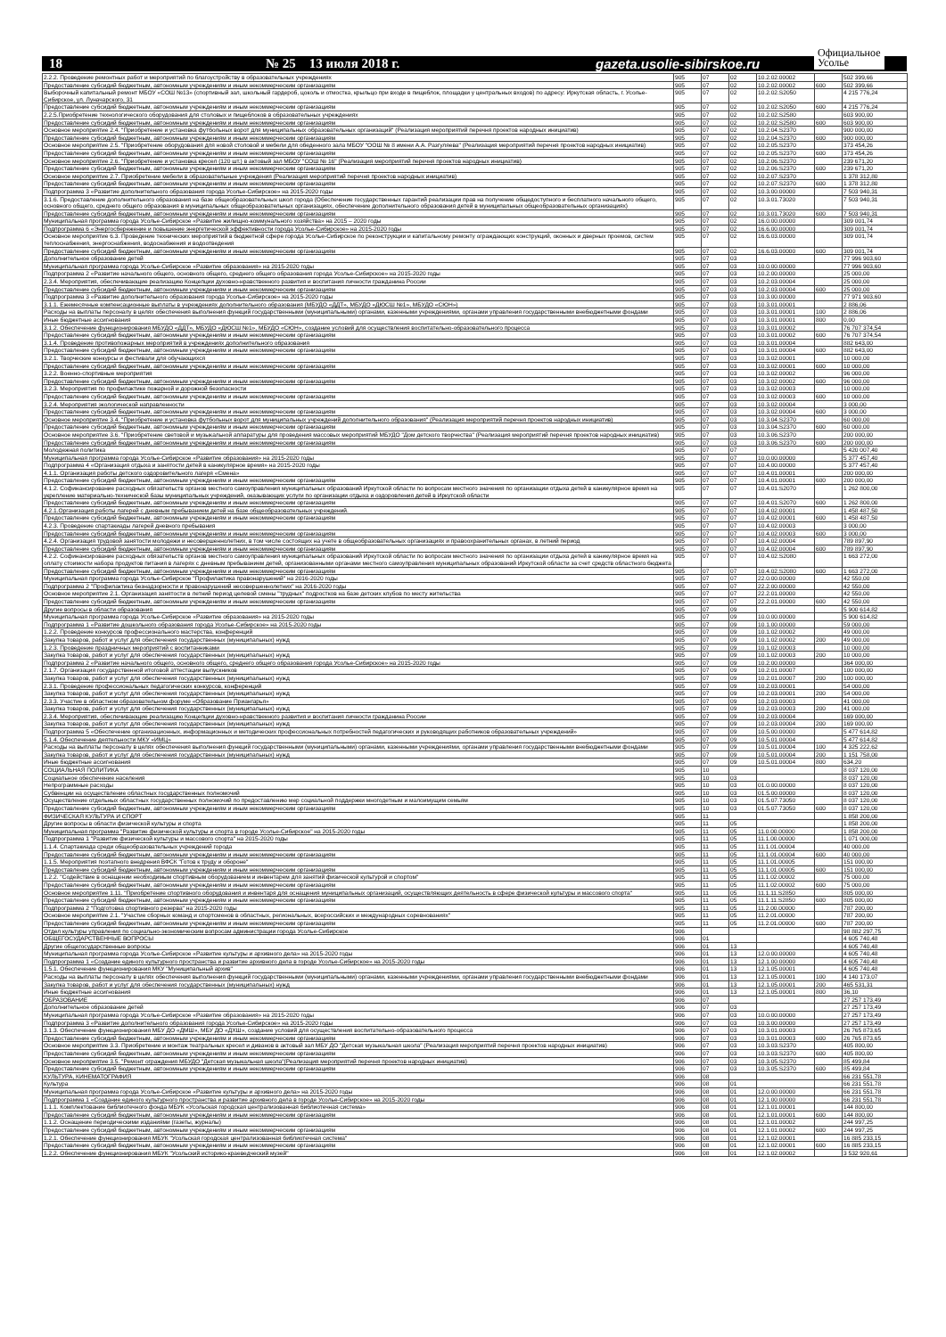18 № 25 13 июля 2018 г. gazeta.usolie-sibirskoe.ru
Официальное
Усолье
| 2.2.2. Проведение ремонтных работ и мероприятий по благоустройству в образовательных учреждениях | 905 | 07 | 02 | 10.2.02.00002 | | 502 399,66 |
| Предоставление субсидий бюджетным, автономным учреждениям и иным некоммерческим организациям | 905 | 07 | 02 | 10.2.02.00002 | 600 | 502 399,66 |
| Выборочный капитальный ремонт МБОУ «СОШ №13» (спортивный зал, школьный гардероб, цоколь и отмостка, крыльцо при входе в пищеблок, площадки у центральных входов) по адресу: Иркутская область, г. Усолье-Сибирское, ул. Луначарского, 31 | 905 | 07 | 02 | 10.2.02.S2050 | | 4 215 776,24 |
| Предоставление субсидий бюджетным, автономным учреждениям и иным некоммерческим организациям | 905 | 07 | 02 | 10.2.02.S2050 | 600 | 4 215 776,24 |
| 2.2.5.Приобретение технологического оборудования для столовых и пищеблоков в образовательных учреждениях | 905 | 07 | 02 | 10.2.02.S2580 | | 603 900,00 |
| Предоставление субсидий бюджетным, автономным учреждениям и иным некоммерческим организациям | 905 | 07 | 02 | 10.2.02.S2580 | 600 | 603 900,00 |
| Основное мероприятие 2.4. "Приобретение и установка футбольных ворот для муниципальных образовательных организаций" (Реализация мероприятий перечня проектов народных инициатив) | 905 | 07 | 02 | 10.2.04.S2370 | | 900 000,00 |
| Предоставление субсидий бюджетным, автономным учреждениям и иным некоммерческим организациям | 905 | 07 | 02 | 10.2.04.S2370 | 600 | 900 000,00 |
| Основное мероприятие 2.5. "Приобретение оборудования для новой столовой и мебели для обеденного зала МБОУ "ООШ № 8 имени А.А. Разгуляева" (Реализация мероприятий перечня проектов народных инициатив) | 905 | 07 | 02 | 10.2.05.S2370 | | 373 454,26 |
| Предоставление субсидий бюджетным, автономным учреждениям и иным некоммерческим организациям | 905 | 07 | 02 | 10.2.05.S2370 | 600 | 373 454,26 |
| Основное мероприятие 2.6. "Приобретение и установка кресел (120 шт.) в актовый зал МБОУ "СОШ № 16" (Реализация мероприятий перечня проектов народных инициатив) | 905 | 07 | 02 | 10.2.06.S2370 | | 239 671,20 |
| Предоставление субсидий бюджетным, автономным учреждениям и иным некоммерческим организациям | 905 | 07 | 02 | 10.2.06.S2370 | 600 | 239 671,20 |
| Основное мероприятие 2.7. Приобретение мебели в образовательные учреждения (Реализация мероприятий перечня проектов народных инициатив) | 905 | 07 | 02 | 10.2.07.S2370 | | 1 378 312,80 |
| Предоставление субсидий бюджетным, автономным учреждениям и иным некоммерческим организациям | 905 | 07 | 02 | 10.2.07.S2370 | 600 | 1 378 312,80 |
| Подпрограмма 3 «Развитие дополнительного образования города Усолье-Сибирское» на 2015-2020 годы | 905 | 07 | 02 | 10.3.00.00000 | | 7 503 940,31 |
| 3.1.6. Предоставление дополнительного образования на базе общеобразовательных школ города (Обеспечение государственных гарантий реализации прав на получение общедоступного и бесплатного начального общего, основного общего, среднего общего образования в муниципальных общеобразовательных организациях, обеспечение дополнительного образования детей в муниципальных общеобразовательных организациях) | 905 | 07 | 02 | 10.3.01.73020 | | 7 503 940,31 |
| Предоставление субсидий бюджетным, автономным учреждениям и иным некоммерческим организациям | 905 | 07 | 02 | 10.3.01.73020 | 600 | 7 503 940,31 |
| Муниципальная программа города Усолье-Сибирское «Развитие жилищно-коммунального хозяйства» на 2015 – 2020 годы | 905 | 07 | 02 | 16.0.00.00000 | | 309 001,74 |
| Подпрограмма 6 «Энергосбережение и повышение энергетической эффективности города Усолье-Сибирское» на 2015-2020 годы | 905 | 07 | 02 | 16.6.00.00000 | | 309 001,74 |
| Основное мероприятие 6.3. Проведение технических мероприятий в бюджетной сфере города Усолье-Сибирское по реконструкции и капитальному ремонту ограждающих конструкций, оконных и дверных проемов, систем теплоснабжения, энергоснабжения, водоснабжения и водоотведения | 905 | 07 | 02 | 16.6.03.00000 | | 309 001,74 |
| Предоставление субсидий бюджетным, автономным учреждениям и иным некоммерческим организациям | 905 | 07 | 02 | 16.6.03.00000 | 600 | 309 001,74 |
| Дополнительное образование детей | 905 | 07 | 03 | | | 77 996 903,60 |
| Муниципальная программа города Усолье-Сибирское «Развитие образования» на 2015-2020 годы | 905 | 07 | 03 | 10.0.00.00000 | | 77 996 903,60 |
| Подпрограмма 2 «Развитие начального общего, основного общего, среднего общего образования города Усолье-Сибирское» на 2015-2020 годы | 905 | 07 | 03 | 10.2.00.00000 | | 25 000,00 |
| 2.3.4. Мероприятия, обеспечивающие реализацию Концепции духовно-нравственного развития и воспитания личности гражданина России | 905 | 07 | 03 | 10.2.03.00004 | | 25 000,00 |
| Предоставление субсидий бюджетным, автономным учреждениям и иным некоммерческим организациям | 905 | 07 | 03 | 10.2.03.00004 | 600 | 25 000,00 |
| Подпрограмма 3 «Развитие дополнительного образования города Усолье-Сибирское» на 2015-2020 годы | 905 | 07 | 03 | 10.3.00.00000 | | 77 971 903,60 |
| 3.1.1. Ежемесячные компенсационные выплаты в учреждениях дополнительного образования (МБУДО «ДДТ», МБУДО «ДЮСШ №1», МБУДО «СЮН») | 905 | 07 | 03 | 10.3.01.00001 | | 2 886,06 |
| Расходы на выплаты персоналу в целях обеспечения выполнения функций государственными (муниципальными) органами, казенными учреждениями, органами управления государственными внебюджетными фондами | 905 | 07 | 03 | 10.3.01.00001 | 100 | 2 886,06 |
| Иные бюджетные ассигнования | 905 | 07 | 03 | 10.3.01.00001 | 800 | 0,00 |
| 3.1.2. Обеспечение функционирования МБУДО «ДДТ», МБУДО «ДЮСШ №1», МБУДО «СЮН», создание условий для осуществления воспитательно-образовательного процесса | 905 | 07 | 03 | 10.3.01.00002 | | 76 707 374,54 |
| Предоставление субсидий бюджетным, автономным учреждениям и иным некоммерческим организациям | 905 | 07 | 03 | 10.3.01.00002 | 600 | 76 707 374,54 |
| 3.1.4. Проведение противопожарных мероприятий в учреждениях дополнительного образования | 905 | 07 | 03 | 10.3.01.00004 | | 882 643,00 |
| Предоставление субсидий бюджетным, автономным учреждениям и иным некоммерческим организациям | 905 | 07 | 03 | 10.3.01.00004 | 600 | 882 643,00 |
| 3.2.1. Творческие конкурсы и фестивали для обучающихся | 905 | 07 | 03 | 10.3.02.00001 | | 10 000,00 |
| Предоставление субсидий бюджетным, автономным учреждениям и иным некоммерческим организациям | 905 | 07 | 03 | 10.3.02.00001 | 600 | 10 000,00 |
| 3.2.2. Военно-спортивные мероприятия | 905 | 07 | 03 | 10.3.02.00002 | | 96 000,00 |
| Предоставление субсидий бюджетным, автономным учреждениям и иным некоммерческим организациям | 905 | 07 | 03 | 10.3.02.00002 | 600 | 96 000,00 |
| 3.2.3. Мероприятия по профилактике пожарной и дорожной безопасности | 905 | 07 | 03 | 10.3.02.00003 | | 10 000,00 |
| Предоставление субсидий бюджетным, автономным учреждениям и иным некоммерческим организациям | 905 | 07 | 03 | 10.3.02.00003 | 600 | 10 000,00 |
| 3.2.4. Мероприятия экологической направленности | 905 | 07 | 03 | 10.3.02.00004 | | 3 000,00 |
| Предоставление субсидий бюджетным, автономным учреждениям и иным некоммерческим организациям | 905 | 07 | 03 | 10.3.02.00004 | 600 | 3 000,00 |
| Основное мероприятие 3.4. "Приобретение и установка футбольных ворот для муниципальных учреждений дополнительного образования" (Реализация мероприятий перечня проектов народных инициатив) | 905 | 07 | 03 | 10.3.04.S2370 | | 60 000,00 |
| Предоставление субсидий бюджетным, автономным учреждениям и иным некоммерческим организациям | 905 | 07 | 03 | 10.3.04.S2370 | 600 | 60 000,00 |
| Основное мероприятие 3.6. "Приобретение световой и музыкальной аппаратуры для проведения массовых мероприятий МБУДО "Дом детского творчества" (Реализация мероприятий перечня проектов народных инициатив) | 905 | 07 | 03 | 10.3.06.S2370 | | 200 000,00 |
| Предоставление субсидий бюджетным, автономным учреждениям и иным некоммерческим организациям | 905 | 07 | 03 | 10.3.06.S2370 | 600 | 200 000,00 |
| Молодежная политика | 905 | 07 | 07 | | | 5 420 007,40 |
| Муниципальная программа города Усолье-Сибирское «Развитие образования» на 2015-2020 годы | 905 | 07 | 07 | 10.0.00.00000 | | 5 377 457,40 |
| Подпрограмма 4 «Организация отдыха и занятости детей в каникулярное время» на 2015-2020 годы | 905 | 07 | 07 | 10.4.00.00000 | | 5 377 457,40 |
| 4.1.1. Организация работы детского оздоровительного лагеря «Смена» | 905 | 07 | 07 | 10.4.01.00001 | | 200 000,00 |
| Предоставление субсидий бюджетным, автономным учреждениям и иным некоммерческим организациям | 905 | 07 | 07 | 10.4.01.00001 | 600 | 200 000,00 |
| 4.1.2. Софинансирование расходных обязательств органов местного самоуправления муниципальных образований Иркутской области по вопросам местного значения по организации отдыха детей в каникулярное время на укрепление материально-технической базы муниципальных учреждений, оказывающих услуги по организации отдыха и оздоровления детей в Иркутской области | 905 | 07 | 07 | 10.4.01.S2070 | | 1 262 800,00 |
| Предоставление субсидий бюджетным, автономным учреждениям и иным некоммерческим организациям | 905 | 07 | 07 | 10.4.01.S2070 | 600 | 1 262 800,00 |
| 4.2.1.Организация работы лагерей с дневным пребыванием детей на базе общеобразовательных учреждений. | 905 | 07 | 07 | 10.4.02.00001 | | 1 458 487,50 |
| Предоставление субсидий бюджетным, автономным учреждениям и иным некоммерческим организациям | 905 | 07 | 07 | 10.4.02.00001 | 600 | 1 458 487,50 |
| 4.2.3. Проведение спартакиады лагерей дневного пребывания | 905 | 07 | 07 | 10.4.02.00003 | | 3 000,00 |
| Предоставление субсидий бюджетным, автономным учреждениям и иным некоммерческим организациям | 905 | 07 | 07 | 10.4.02.00003 | 600 | 3 000,00 |
| 4.2.4. Организация трудовой занятости молодежи и несовершеннолетних, в том числе состоящих на учете в общеобразовательных организациях и правоохранительных органах, в летний период | 905 | 07 | 07 | 10.4.02.00004 | | 789 897,90 |
| Предоставление субсидий бюджетным, автономным учреждениям и иным некоммерческим организациям | 905 | 07 | 07 | 10.4.02.00004 | 600 | 789 897,90 |
| 4.2.2. Софинансирование расходных обязательств органов местного самоуправления муниципальных образований Иркутской области по вопросам местного значения по организации отдыха детей в каникулярное время на оплату стоимости набора продуктов питания в лагерях с дневным пребыванием детей, организованными органами местного самоуправления муниципальных образований Иркутской области за счет средств областного бюджета | 905 | 07 | 07 | 10.4.02.S2080 | | 1 663 272,00 |
| Предоставление субсидий бюджетным, автономным учреждениям и иным некоммерческим организациям | 905 | 07 | 07 | 10.4.02.S2080 | 600 | 1 663 272,00 |
| Муниципальная программа города Усолье-Сибирское "Профилактика правонарушений" на 2016-2020 годы | 905 | 07 | 07 | 22.0.00.00000 | | 42 550,00 |
| Подпрограмма 2 "Профилактика безнадзорности и правонарушений несовершеннолетних" на 2016-2020 годы | 905 | 07 | 07 | 22.2.00.00000 | | 42 550,00 |
| Основное мероприятие 2.1. Организация занятости в летний период целевой смены "трудных" подростков на базе детских клубов по месту жительства | 905 | 07 | 07 | 22.2.01.00000 | | 42 550,00 |
| Предоставление субсидий бюджетным, автономным учреждениям и иным некоммерческим организациям | 905 | 07 | 07 | 22.2.01.00000 | 600 | 42 550,00 |
| Другие вопросы в области образования | 905 | 07 | 09 | | | 5 900 614,82 |
| Муниципальная программа города Усолье-Сибирское «Развитие образования» на 2015-2020 годы | 905 | 07 | 09 | 10.0.00.00000 | | 5 900 614,82 |
| Подпрограмма 1 «Развитие дошкольного образования города Усолье-Сибирское» на 2015-2020 годы | 905 | 07 | 09 | 10.1.00.00000 | | 59 000,00 |
| 1.2.2. Проведение конкурсов профессионального мастерства, конференций | 905 | 07 | 09 | 10.1.02.00002 | | 49 000,00 |
| Закупка товаров, работ и услуг для обеспечения государственных (муниципальных) нужд | 905 | 07 | 09 | 10.1.02.00002 | 200 | 49 000,00 |
| 1.2.3. Проведение праздничных мероприятий с воспитанниками | 905 | 07 | 09 | 10.1.02.00003 | | 10 000,00 |
| Закупка товаров, работ и услуг для обеспечения государственных (муниципальных) нужд | 905 | 07 | 09 | 10.1.02.00003 | 200 | 10 000,00 |
| Подпрограмма 2 «Развитие начального общего, основного общего, среднего общего образования города Усолье-Сибирское» на 2015-2020 годы | 905 | 07 | 09 | 10.2.00.00000 | | 364 000,00 |
| 2.1.7. Организация государственной итоговой аттестации выпускников | 905 | 07 | 09 | 10.2.01.00007 | | 100 000,00 |
| Закупка товаров, работ и услуг для обеспечения государственных (муниципальных) нужд | 905 | 07 | 09 | 10.2.01.00007 | 200 | 100 000,00 |
| 2.3.1. Проведение профессиональных педагогических конкурсов, конференций | 905 | 07 | 09 | 10.2.03.00001 | | 54 000,00 |
| Закупка товаров, работ и услуг для обеспечения государственных (муниципальных) нужд | 905 | 07 | 09 | 10.2.03.00001 | 200 | 54 000,00 |
| 2.3.3. Участие в областном образовательном форуме «Образование Приангарья» | 905 | 07 | 09 | 10.2.03.00003 | | 41 000,00 |
| Закупка товаров, работ и услуг для обеспечения государственных (муниципальных) нужд | 905 | 07 | 09 | 10.2.03.00003 | 200 | 41 000,00 |
| 2.3.4. Мероприятия, обеспечивающие реализацию Концепции духовно-нравственного развития и воспитания личности гражданина России | 905 | 07 | 09 | 10.2.03.00004 | | 169 000,00 |
| Закупка товаров, работ и услуг для обеспечения государственных (муниципальных) нужд | 905 | 07 | 09 | 10.2.03.00004 | 200 | 169 000,00 |
| Подпрограмма 5 «Обеспечение организационных, информационных и методических профессиональных потребностей педагогических и руководящих работников образовательных учреждений» | 905 | 07 | 09 | 10.5.00.00000 | | 5 477 614,82 |
| 5.1.4. Обеспечение деятельности МКУ «ИМЦ» | 905 | 07 | 09 | 10.5.01.00004 | | 5 477 614,82 |
| Расходы на выплаты персоналу в целях обеспечения выполнения функций государственными (муниципальными) органами, казенными учреждениями, органами управления государственными внебюджетными фондами | 905 | 07 | 09 | 10.5.01.00004 | 100 | 4 325 222,62 |
| Закупка товаров, работ и услуг для обеспечения государственных (муниципальных) нужд | 905 | 07 | 09 | 10.5.01.00004 | 200 | 1 151 758,00 |
| Иные бюджетные ассигнования | 905 | 07 | 09 | 10.5.01.00004 | 800 | 634,20 |
| СОЦИАЛЬНАЯ ПОЛИТИКА | 905 | 10 | | | | 8 037 120,00 |
| Социальное обеспечение населения | 905 | 10 | 03 | | | 8 037 120,00 |
| Непрограммные расходы | 905 | 10 | 03 | 01.0.00.00000 | | 8 037 120,00 |
| Субвенции на осуществление областных государственных полномочий | 905 | 10 | 03 | 01.5.00.00000 | | 8 037 120,00 |
| Осуществление отдельных областных государственных полномочий по предоставлению мер социальной поддержки многодетным и малоимущим семьям | 905 | 10 | 03 | 01.5.07.73050 | | 8 037 120,00 |
| Предоставление субсидий бюджетным, автономным учреждениям и иным некоммерческим организациям | 905 | 10 | 03 | 01.5.07.73050 | 600 | 8 037 120,00 |
| ФИЗИЧЕСКАЯ КУЛЬТУРА И СПОРТ | 905 | 11 | | | | 1 858 200,00 |
| Другие вопросы в области физической культуры и спорта | 905 | 11 | 05 | | | 1 858 200,00 |
| Муниципальная программа "Развитие физической культуры и спорта в городе Усолье-Сибирское" на 2015-2020 годы | 905 | 11 | 05 | 11.0.00.00000 | | 1 858 200,00 |
| Подпрограмма 1 "Развитие физической культуры и массового спорта" на 2015-2020 годы | 905 | 11 | 05 | 11.1.00.00000 | | 1 071 000,00 |
| 1.1.4. Спартакиада среди общеобразовательных учреждений города | 905 | 11 | 05 | 11.1.01.00004 | | 40 000,00 |
| Предоставление субсидий бюджетным, автономным учреждениям и иным некоммерческим организациям | 905 | 11 | 05 | 11.1.01.00004 | 600 | 40 000,00 |
| 1.1.5. Мероприятия поэтапного внедрения ВФСК "Готов к труду и обороне" | 905 | 11 | 05 | 11.1.01.00005 | | 151 000,00 |
| Предоставление субсидий бюджетным, автономным учреждениям и иным некоммерческим организациям | 905 | 11 | 05 | 11.1.01.00005 | 600 | 151 000,00 |
| 1.2.2. "Содействие в оснащении необходимым спортивным оборудованием и инвентарем для занятий физической культурой и спортом" | 905 | 11 | 05 | 11.1.02.00002 | | 75 000,00 |
| Предоставление субсидий бюджетным, автономным учреждениям и иным некоммерческим организациям | 905 | 11 | 05 | 11.1.02.00002 | 600 | 75 000,00 |
| Основное мероприятие 1.11. "Приобретение спортивного оборудования и инвентаря для оснащения муниципальных организаций, осуществляющих деятельность в сфере физической культуры и массового спорта" | 905 | 11 | 05 | 11.1.11.S2850 | | 805 000,00 |
| Предоставление субсидий бюджетным, автономным учреждениям и иным некоммерческим организациям | 905 | 11 | 05 | 11.1.11.S2850 | 600 | 805 000,00 |
| Подпрограмма 2 "Подготовка спортивного резерва" на 2015-2020 годы | 905 | 11 | 05 | 11.2.00.00000 | | 787 200,00 |
| Основное мероприятие 2.1. "Участие сборных команд и спортсменов в областных, региональных, всероссийских и международных соревнованиях" | 905 | 11 | 05 | 11.2.01.00000 | | 787 200,00 |
| Предоставление субсидий бюджетным, автономным учреждениям и иным некоммерческим организациям | 905 | 11 | 05 | 11.2.01.00000 | 600 | 787 200,00 |
| Отдел культуры управления по социально-экономическим вопросам администрации города Усолье-Сибирское | 906 | | | | | 98 882 297,75 |
| ОБЩЕГОСУДАРСТВЕННЫЕ ВОПРОСЫ | 906 | 01 | | | | 4 605 740,48 |
| Другие общегосударственные вопросы | 906 | 01 | 13 | | | 4 605 740,48 |
| Муниципальная программа города Усолье-Сибирское «Развитие культуры и архивного дела» на 2015-2020 годы | 906 | 01 | 13 | 12.0.00.00000 | | 4 605 740,48 |
| Подпрограмма 1 «Создание единого культурного пространства и развитие архивного дела в городе Усолье-Сибирское» на 2015-2020 годы | 906 | 01 | 13 | 12.1.00.00000 | | 4 605 740,48 |
| 1.5.1. Обеспечение функционирования МКУ "Муниципальный архив" | 906 | 01 | 13 | 12.1.05.00001 | | 4 605 740,48 |
| Расходы на выплаты персоналу в целях обеспечения выполнения функций государственными (муниципальными) органами, казенными учреждениями, органами управления государственными внебюджетными фондами | 906 | 01 | 13 | 12.1.05.00001 | 100 | 4 140 173,07 |
| Закупка товаров, работ и услуг для обеспечения государственных (муниципальных) нужд | 906 | 01 | 13 | 12.1.05.00001 | 200 | 465 531,31 |
| Иные бюджетные ассигнования | 906 | 01 | 13 | 12.1.05.00001 | 800 | 36,10 |
| ОБРАЗОВАНИЕ | 906 | 07 | | | | 27 257 173,49 |
| Дополнительное образование детей | 906 | 07 | 03 | | | 27 257 173,49 |
| Муниципальная программа города Усолье-Сибирское «Развитие образования» на 2015-2020 годы | 906 | 07 | 03 | 10.0.00.00000 | | 27 257 173,49 |
| Подпрограмма 3 «Развитие дополнительного образования города Усолье-Сибирское» на 2015-2020 годы | 906 | 07 | 03 | 10.3.00.00000 | | 27 257 173,49 |
| 3.1.3. Обеспечение функционирования МБУ ДО «ДМШ», МБУ ДО «ДХШ», создание условий для осуществления воспитательно-образовательного процесса | 906 | 07 | 03 | 10.3.01.00003 | | 26 765 873,65 |
| Предоставление субсидий бюджетным, автономным учреждениям и иным некоммерческим организациям | 906 | 07 | 03 | 10.3.01.00003 | 600 | 26 765 873,65 |
| Основное мероприятие 3.3. Приобретение и монтаж театральных кресел и диванов в актовый зал МБУ ДО "Детская музыкальная школа" (Реализация мероприятий перечня проектов народных инициатив) | 906 | 07 | 03 | 10.3.03.S2370 | | 405 800,00 |
| Предоставление субсидий бюджетным, автономным учреждениям и иным некоммерческим организациям | 906 | 07 | 03 | 10.3.03.S2370 | 600 | 405 800,00 |
| Основное мероприятие 3.5. "Ремонт ограждения МБУДО "Детская музыкальная школа"(Реализация мероприятий перечня проектов народных инициатив) | 906 | 07 | 03 | 10.3.05.S2370 | | 85 499,84 |
| Предоставление субсидий бюджетным, автономным учреждениям и иным некоммерческим организациям | 906 | 07 | 03 | 10.3.05.S2370 | 600 | 85 499,84 |
| КУЛЬТУРА, КИНЕМАТОГРАФИЯ | 906 | 08 | | | | 66 231 551,78 |
| Культура | 906 | 08 | 01 | | | 66 231 551,78 |
| Муниципальная программа города Усолье-Сибирское «Развитие культуры и архивного дела» на 2015-2020 годы | 906 | 08 | 01 | 12.0.00.00000 | | 66 231 551,78 |
| Подпрограмма 1 «Создание единого культурного пространства и развитие архивного дела в городе Усолье-Сибирское» на 2015-2020 годы | 906 | 08 | 01 | 12.1.00.00000 | | 66 231 551,78 |
| 1.1.1. Комплектование библиотечного фонда МБУК «Усольская городская централизованная библиотечная система» | 906 | 08 | 01 | 12.1.01.00001 | | 144 800,00 |
| Предоставление субсидий бюджетным, автономным учреждениям и иным некоммерческим организациям | 906 | 08 | 01 | 12.1.01.00001 | 600 | 144 800,00 |
| 1.1.2. Оснащение периодическими изданиями (газеты, журналы) | 906 | 08 | 01 | 12.1.01.00002 | | 244 997,25 |
| Предоставление субсидий бюджетным, автономным учреждениям и иным некоммерческим организациям | 906 | 08 | 01 | 12.1.01.00002 | 600 | 244 997,25 |
| 1.2.1. Обеспечение функционирования МБУК "Усольская городская централизованная библиотечная система" | 906 | 08 | 01 | 12.1.02.00001 | | 16 885 233,15 |
| Предоставление субсидий бюджетным, автономным учреждениям и иным некоммерческим организациям | 906 | 08 | 01 | 12.1.02.00001 | 600 | 16 885 233,15 |
| 1.2.2. Обеспечение функционирования МБУК "Усольский историко-краеведческий музей" | 906 | 08 | 01 | 12.1.02.00002 | | 3 532 920,61 |